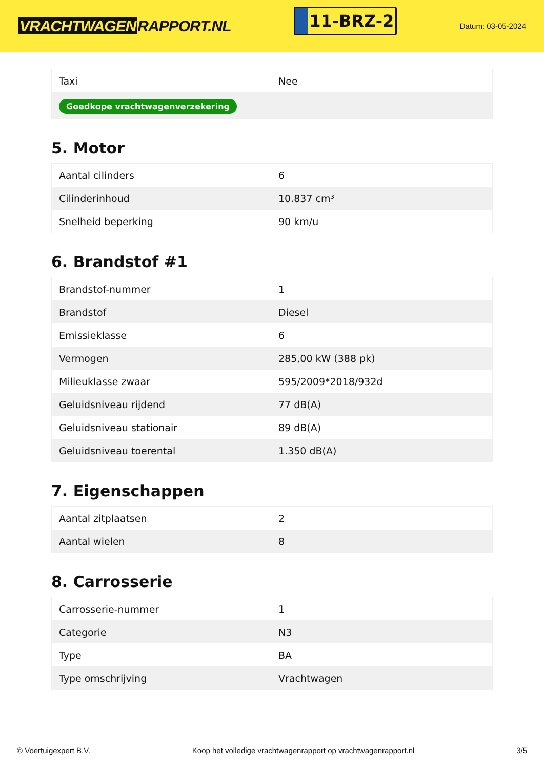VRACHTWAGEN RAPPORT.NL
11-BRZ-2
Datum: 03-05-2024
| Taxi | Nee |
| Goedkope vrachtwagenverzekering | |
5. Motor
| Aantal cilinders | 6 |
| Cilinderinhoud | 10.837 cm³ |
| Snelheid beperking | 90 km/u |
6. Brandstof #1
| Brandstof-nummer | 1 |
| Brandstof | Diesel |
| Emissieklasse | 6 |
| Vermogen | 285,00 kW (388 pk) |
| Milieuklasse zwaar | 595/2009*2018/932d |
| Geluidsniveau rijdend | 77 dB(A) |
| Geluidsniveau stationair | 89 dB(A) |
| Geluidsniveau toerental | 1.350 dB(A) |
7. Eigenschappen
| Aantal zitplaatsen | 2 |
| Aantal wielen | 8 |
8. Carrosserie
| Carrosserie-nummer | 1 |
| Categorie | N3 |
| Type | BA |
| Type omschrijving | Vrachtwagen |
© Voertuigexpert B.V. Koop het volledige vrachtwagenrapport op vrachtwagenrapport.nl 3/5